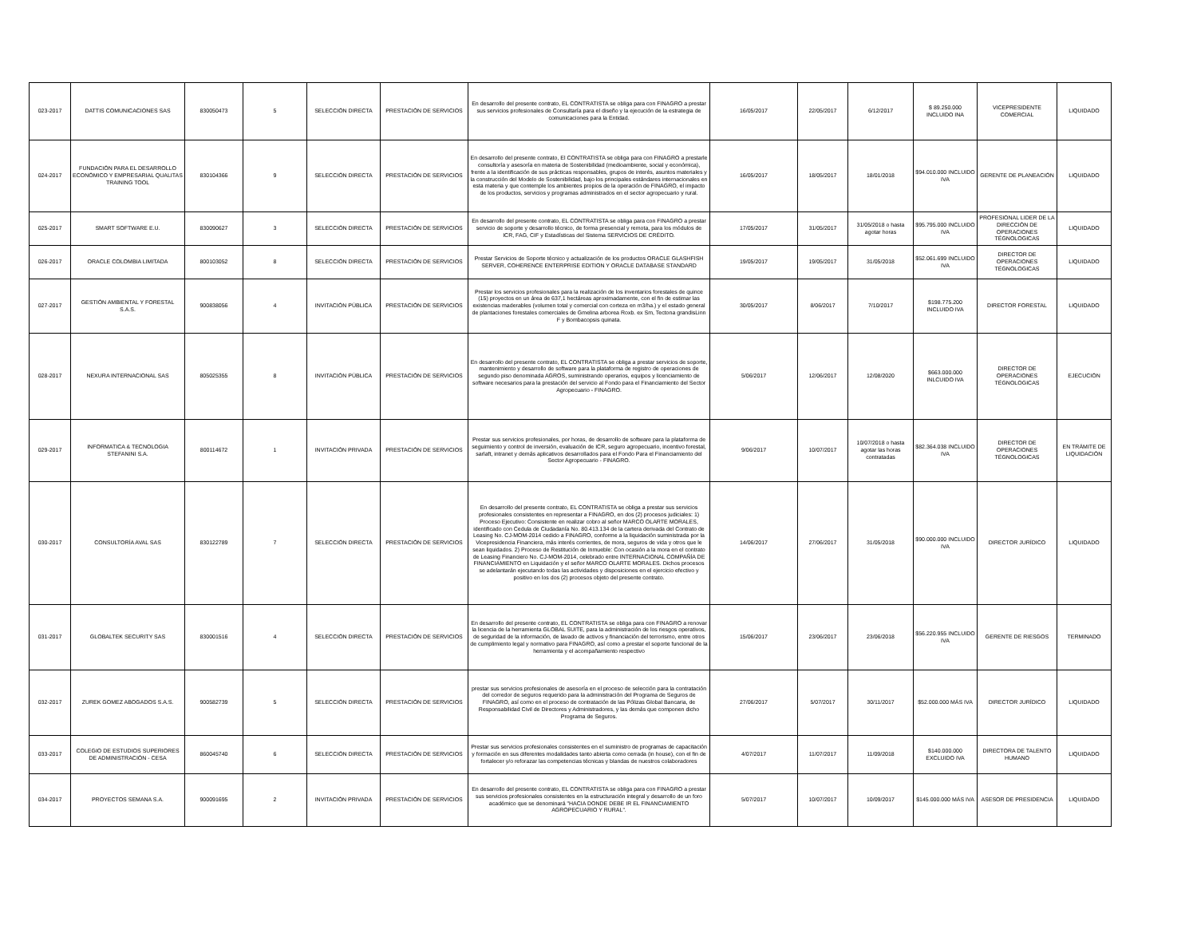| 023-2017 | DATTIS COMUNICACIONES SAS | 830050473 | 5 | SELECCIÓN DIRECTA | PRESTACIÓN DE SERVICIOS | En desarrollo del presente contrato, EL CONTRATISTA se obliga para con FINAGRO a prestar sus servicios profesionales de Consultaría para el diseño y la ejecución de la estrategia de comunicaciones para la Entidad. | 16/05/2017 | 22/05/2017 | 6/12/2017 | $ 89.250.000 INCLUIDO INA | VICEPRESIDENTE COMERCIAL | LIQUIDADO |
| 024-2017 | FUNDACIÓN PARA EL DESARROLLO ECONÓMICO Y EMPRESARIAL QUALITAS TRAINING TOOL | 830104366 | 9 | SELECCIÓN DIRECTA | PRESTACIÓN DE SERVICIOS | En desarrollo del presente contrato, El CONTRATISTA se obliga para con FINAGRO a prestarle consultoría y asesoría en materia de Sostenibilidad (medioambiente, social y económica), frente a la identificación de sus prácticas responsables, grupos de interés, asuntos materiales y la construcción del Modelo de Sostenibilidad, bajo los principales estándares internacionales en esta materia y que contemple los ambientes propios de la operación de FINAGRO, el impacto de los productos, servicios y programas administrados en el sector agropecuario y rural. | 16/05/2017 | 18/05/2017 | 18/01/2018 | $94.010.000 INCLUIDO IVA | GERENTE DE PLANEACIÓN | LIQUIDADO |
| 025-2017 | SMART SOFTWARE E.U. | 830090627 | 3 | SELECCIÓN DIRECTA | PRESTACIÓN DE SERVICIOS | En desarrollo del presente contrato, EL CONTRATISTA se obliga para con FINAGRO a prestar servicio de soporte y desarrollo técnico, de forma presencial y remota, para los módulos de ICR, FAG, CIF y Estadísticas del Sistema SERVICIOS DE CRÉDITO. | 17/05/2017 | 31/05/2017 | 31/05/2018 o hasta agotar horas | $95.795.000 INCLUIDO IVA | PROFESIONAL LIDER DE LA DIRECCIÓN DE OPERACIONES TÉGNOLOGICAS | LIQUIDADO |
| 026-2017 | ORACLE COLOMBIA LIMITADA | 800103052 | 8 | SELECCIÓN DIRECTA | PRESTACIÓN DE SERVICIOS | Prestar Servicios de Soporte técnico y actualización de los productos ORACLE GLASHFISH SERVER, COHERENCE ENTERPRISE EDITION Y ORACLE DATABASE STANDARD | 19/05/2017 | 19/05/2017 | 31/05/2018 | $52.061.699 INCLUIDO IVA | DIRECTOR DE OPERACIONES TÉGNOLOGICAS | LIQUIDADO |
| 027-2017 | GESTIÓN AMBIENTAL Y FORESTAL S.A.S. | 900838056 | 4 | INVITACIÓN PÚBLICA | PRESTACIÓN DE SERVICIOS | Prestar los servicios profesionales para la realización de los inventarios forestales de quince (15) proyectos en un área de 637,1 hectáreas aproximadamente, con el fin de estimar las existencias maderables (volumen total y comercial con corteza en m3/ha.) y el estado general de plantaciones forestales comerciales de Gmelina arborea Roxb. ex Sm, Tectona grandisLinn F y Bombacopsis quinata. | 30/05/2017 | 8/06/2017 | 7/10/2017 | $198.775.200 INCLUIDO IVA | DIRECTOR FORESTAL | LIQUIDADO |
| 028-2017 | NEXURA INTERNACIONAL SAS | 805025355 | 8 | INVITACIÓN PÚBLICA | PRESTACIÓN DE SERVICIOS | En desarrollo del presente contrato, EL CONTRATISTA se obliga a prestar servicios de soporte, mantenimiento y desarrollo de software para la plataforma de registro de operaciones de segundo piso denominada AGROS, suministrando operarios, equipos y licenciamiento de software necesarios para la prestación del servicio al Fondo para el Financiamiento del Sector Agropecuario - FINAGRO. | 5/06/2017 | 12/06/2017 | 12/08/2020 | $663.000.000 INLCUIDO IVA | DIRECTOR DE OPERACIONES TÉGNOLOGICAS | EJECUCIÓN |
| 029-2017 | INFORMATICA & TECNOLOGIA STEFANINI S.A. | 800114672 | 1 | INVITACIÓN PRIVADA | PRESTACIÓN DE SERVICIOS | Prestar sus servicios profesionales, por horas, de desarrollo de software para la plataforma de seguimiento y control de inversión, evaluación de ICR, seguro agropecuario, incentivo forestal, sarlaft, intranet y demás aplicativos desarrollados para el Fondo Para el Financiamiento del Sector Agropecuario - FINAGRO. | 9/06/2017 | 10/07/2017 | 10/07/2018 o hasta agotar las horas contratadas | $82.364.038 INCLUIDO IVA | DIRECTOR DE OPERACIONES TÉGNOLOGICAS | EN TRÁMITE DE LIQUIDACIÓN |
| 030-2017 | CONSULTORÍA AVAL SAS | 830122789 | 7 | SELECCIÓN DIRECTA | PRESTACIÓN DE SERVICIOS | En desarrollo del presente contrato, EL CONTRATISTA se obliga a prestar sus servicios profesionales consistentes en representar a FINAGRO, en dos (2) procesos judiciales: 1) Proceso Ejecutivo: Consistente en realizar cobro al señor MARCO OLARTE MORALES, identificado con Cedula de Ciudadanía No. 80.413.134 de la cartera derivada del Contrato de Leasing No. CJ-MOM-2014 cedido a FINAGRO, conforme a la liquidación suministrada por la Vicepresidencia Financiera, más interés corrientes, de mora, seguros de vida y otros que le sean liquidados. 2) Proceso de Restitución de Inmueble: Con ocasión a la mora en el contrato de Leasing Financiero No. CJ-MOM-2014, celebrado entre INTERNACIONAL COMPAÑÍA DE FINANCIAMIENTO en Liquidación y el señor MARCO OLARTE MORALES. Dichos procesos se adelantarán ejecutando todas las actividades y disposiciones en el ejercicio efectivo y positivo en los dos (2) procesos objeto del presente contrato. | 14/06/2017 | 27/06/2017 | 31/05/2018 | $90.000.000 INCLUIDO IVA | DIRECTOR JURÍDICO | LIQUIDADO |
| 031-2017 | GLOBALTEK SECURITY SAS | 830001516 | 4 | SELECCIÓN DIRECTA | PRESTACIÓN DE SERVICIOS | En desarrollo del presente contrato, EL CONTRATISTA se obliga para con FINAGRO a renovar la licencia de la herramienta GLOBAL SUITE, para la administración de los riesgos operativos, de seguridad de la información, de lavado de activos y financiación del terrorismo, entre otros de cumplimiento legal y normativo para FINAGRO, así como a prestar el soporte funcional de la herramienta y el acompañamiento respectivo | 15/06/2017 | 23/06/2017 | 23/06/2018 | $56.220.955 INCLUIDO IVA | GERENTE DE RIESGOS | TERMINADO |
| 032-2017 | ZUREK GOMEZ ABOGADOS S.A.S. | 900582739 | 5 | SELECCIÓN DIRECTA | PRESTACIÓN DE SERVICIOS | prestar sus servicios profesionales de asesoría en el proceso de selección para la contratación del corredor de seguros requerido para la administración del Programa de Seguros de FINAGRO, así como en el proceso de contratación de las Pólizas Global Bancaria, de Responsabilidad Civil de Directores y Administradores, y las demás que componen dicho Programa de Seguros. | 27/06/2017 | 5/07/2017 | 30/11/2017 | $52.000.000 MÁS IVA | DIRECTOR JURÍDICO | LIQUIDADO |
| 033-2017 | COLEGIO DE ESTUDIOS SUPERIORES DE ADMINISTRACIÓN - CESA | 860045740 | 6 | SELECCIÓN DIRECTA | PRESTACIÓN DE SERVICIOS | Prestar sus servicios profesionales consistentes en el suministro de programas de capacitación y formación en sus diferentes modalidades tanto abierta como cerrada (in house), con el fin de fortalecer y/o reforazar las competencias técnicas y blandas de nuestros colaboradores | 4/07/2017 | 11/07/2017 | 11/09/2018 | $140.000.000 EXCLUIDO IVA | DIRECTORA DE TALENTO HUMANO | LIQUIDADO |
| 034-2017 | PROYECTOS SEMANA S.A. | 900091695 | 2 | INVITACIÓN PRIVADA | PRESTACIÓN DE SERVICIOS | En desarrollo del presente contrato, EL CONTRATISTA se obliga para con FINAGRO a prestar sus servicios profesionales consistentes en la estructuración integral y desarrollo de un foro académico que se denominará "HACIA DONDE DEBE IR EL FINANCIAMIENTO AGROPECUARIO Y RURAL". | 5/07/2017 | 10/07/2017 | 10/09/2017 | $145.000.000 MÁS IVA | ASESOR DE PRESIDENCIA | LIQUIDADO |